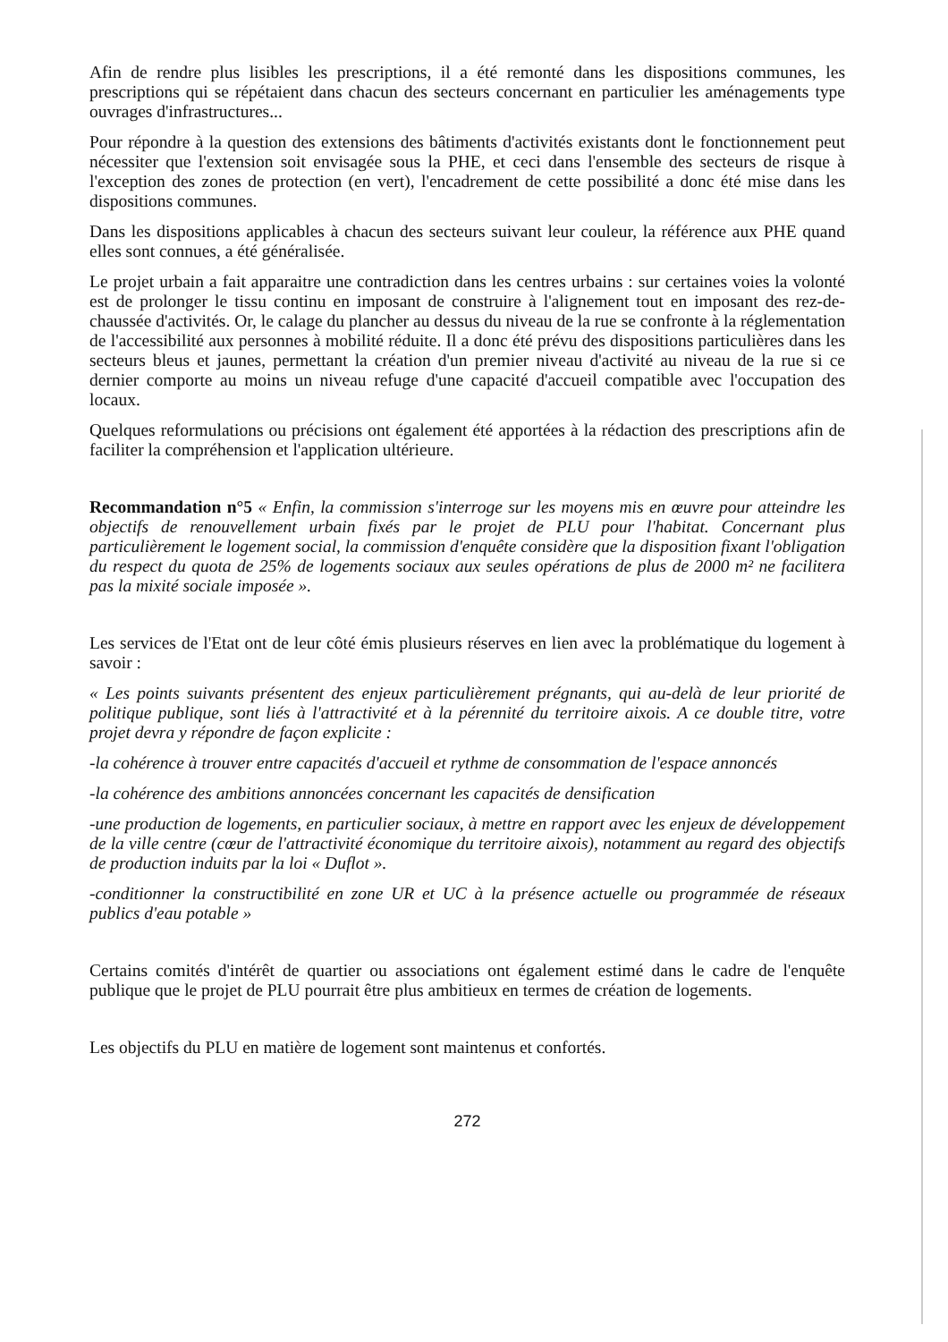Afin de rendre plus lisibles les prescriptions, il a été remonté dans les dispositions communes, les prescriptions qui se répétaient dans chacun des secteurs concernant en particulier les aménagements type ouvrages d'infrastructures...
Pour répondre à la question des extensions des bâtiments d'activités existants dont le fonctionnement peut nécessiter que l'extension soit envisagée sous la PHE, et ceci dans l'ensemble des secteurs de risque à l'exception des zones de protection (en vert), l'encadrement de cette possibilité a donc été mise dans les dispositions communes.
Dans les dispositions applicables à chacun des secteurs suivant leur couleur, la référence aux PHE quand elles sont connues, a été généralisée.
Le projet urbain a fait apparaitre une contradiction dans les centres urbains : sur certaines voies la volonté est de prolonger le tissu continu en imposant de construire à l'alignement tout en imposant des rez-de-chaussée d'activités. Or, le calage du plancher au dessus du niveau de la rue se confronte à la réglementation de l'accessibilité aux personnes à mobilité réduite. Il a donc été prévu des dispositions particulières dans les secteurs bleus et jaunes, permettant la création d'un premier niveau d'activité au niveau de la rue si ce dernier comporte au moins un niveau refuge d'une capacité d'accueil compatible avec l'occupation des locaux.
Quelques reformulations ou précisions ont également été apportées à la rédaction des prescriptions afin de faciliter la compréhension et l'application ultérieure.
Recommandation n°5 « Enfin, la commission s'interroge sur les moyens mis en œuvre pour atteindre les objectifs de renouvellement urbain fixés par le projet de PLU pour l'habitat. Concernant plus particulièrement le logement social, la commission d'enquête considère que la disposition fixant l'obligation du respect du quota de 25% de logements sociaux aux seules opérations de plus de 2000 m² ne facilitera pas la mixité sociale imposée ».
Les services de l'Etat ont de leur côté émis plusieurs réserves en lien avec la problématique du logement à savoir :
« Les points suivants présentent des enjeux particulièrement prégnants, qui au-delà de leur priorité de politique publique, sont liés à l'attractivité et à la pérennité du territoire aixois. A ce double titre, votre projet devra y répondre de façon explicite :
-la cohérence à trouver entre capacités d'accueil et rythme de consommation de l'espace annoncés
-la cohérence des ambitions annoncées concernant les capacités de densification
-une production de logements, en particulier sociaux, à mettre en rapport avec les enjeux de développement de la ville centre (cœur de l'attractivité économique du territoire aixois), notamment au regard des objectifs de production induits par la loi « Duflot ».
-conditionner la constructibilité en zone UR et UC à la présence actuelle ou programmée de réseaux publics d'eau potable »
Certains comités d'intérêt de quartier ou associations ont également estimé dans le cadre de l'enquête publique que le projet de PLU pourrait être plus ambitieux en termes de création de logements.
Les objectifs du PLU en matière de logement sont maintenus et confortés.
272